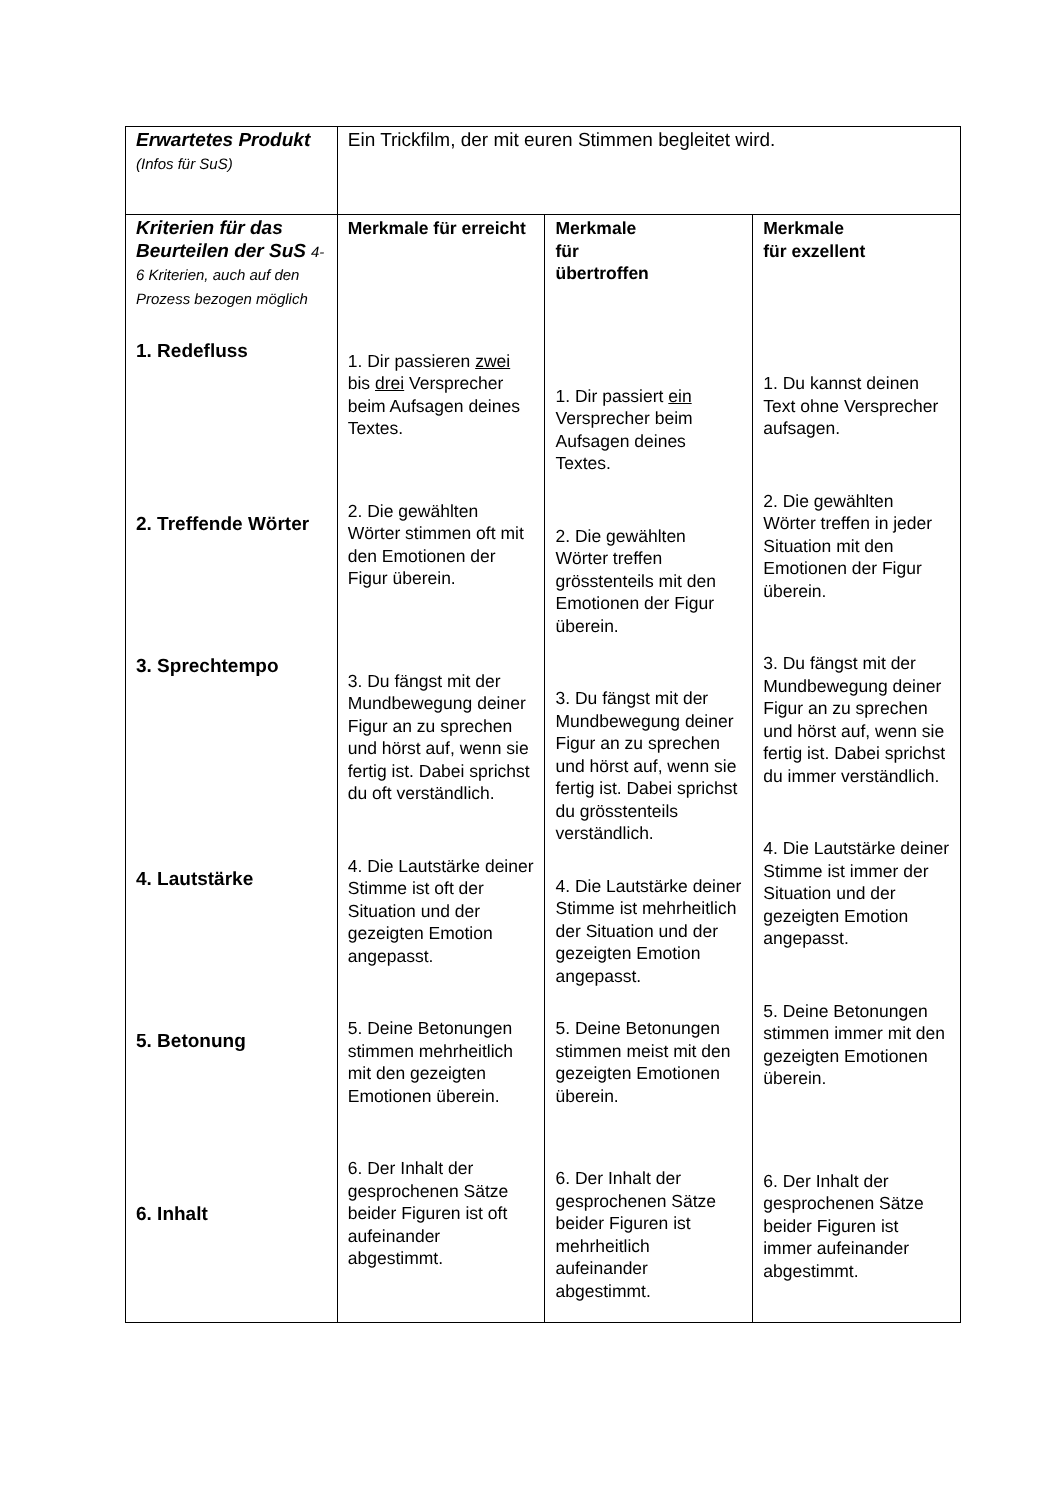| Erwartetes Produkt (Infos für SuS) | Ein Trickfilm, der mit euren Stimmen begleitet wird. | | |
| Kriterien für das Beurteilen der SuS 4-6 Kriterien, auch auf den Prozess bezogen möglich 1. Redefluss 2. Treffende Wörter 3. Sprechtempo 4. Lautstärke 5. Betonung 6. Inhalt | Merkmale für erreicht 1. Dir passieren zwei bis drei Versprecher beim Aufsagen deines Textes. 2. Die gewählten Wörter stimmen oft mit den Emotionen der Figur überein. 3. Du fängst mit der Mundbewegung deiner Figur an zu sprechen und hörst auf, wenn sie fertig ist. Dabei sprichst du oft verständlich. 4. Die Lautstärke deiner Stimme ist oft der Situation und der gezeigten Emotion angepasst. 5. Deine Betonungen stimmen mehrheitlich mit den gezeigten Emotionen überein. 6. Der Inhalt der gesprochenen Sätze beider Figuren ist oft aufeinander abgestimmt. | Merkmale für übertroffen 1. Dir passiert ein Versprecher beim Aufsagen deines Textes. 2. Die gewählten Wörter treffen grösstenteils mit den Emotionen der Figur überein. 3. Du fängst mit der Mundbewegung deiner Figur an zu sprechen und hörst auf, wenn sie fertig ist. Dabei sprichst du grösstenteils verständlich. 4. Die Lautstärke deiner Stimme ist mehrheitlich der Situation und der gezeigten Emotion angepasst. 5. Deine Betonungen stimmen meist mit den gezeigten Emotionen überein. 6. Der Inhalt der gesprochenen Sätze beider Figuren ist mehrheitlich aufeinander abgestimmt. | Merkmale für exzellent 1. Du kannst deinen Text ohne Versprecher aufsagen. 2. Die gewählten Wörter treffen in jeder Situation mit den Emotionen der Figur überein. 3. Du fängst mit der Mundbewegung deiner Figur an zu sprechen und hörst auf, wenn sie fertig ist. Dabei sprichst du immer verständlich. 4. Die Lautstärke deiner Stimme ist immer der Situation und der gezeigten Emotion angepasst. 5. Deine Betonungen stimmen immer mit den gezeigten Emotionen überein. 6. Der Inhalt der gesprochenen Sätze beider Figuren ist immer aufeinander abgestimmt. |